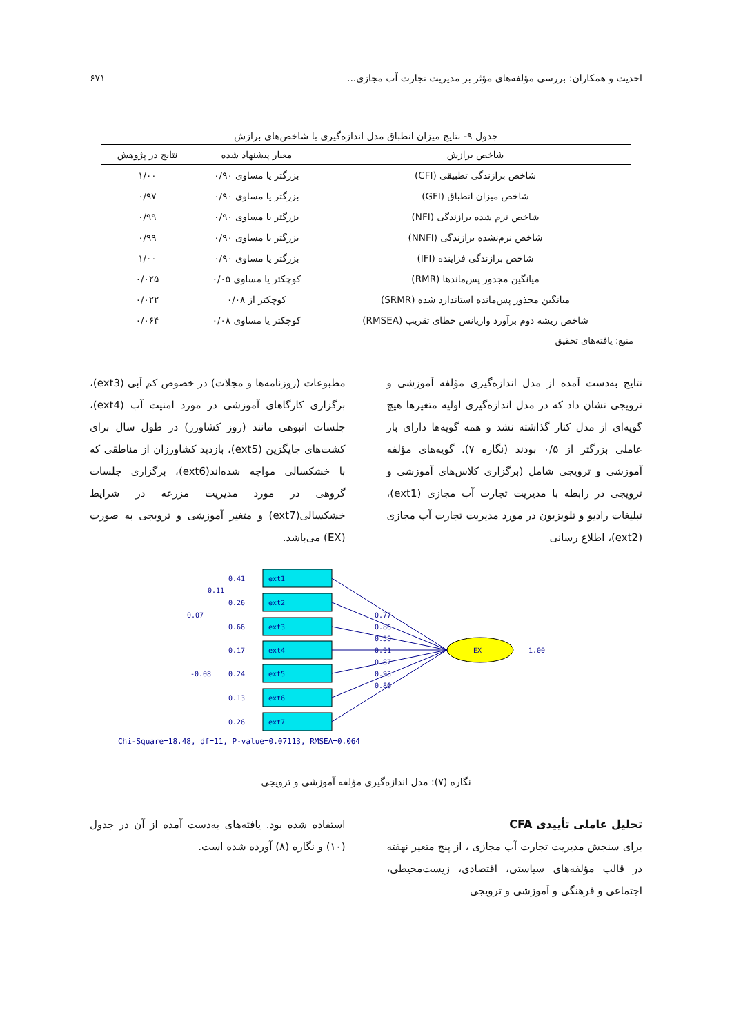احدیت و همکاران: بررسی مؤلفه‌های مؤثر بر مدیریت تجارت آب مجازی... ۶۷۱
جدول ۹- نتایج میزان انطباق مدل اندازه‌گیری با شاخص‌های برازش
| شاخص برازش | معیار پیشنهاد شده | نتایج در پژوهش |
| --- | --- | --- |
| شاخص برازندگی تطبیقی (CFI) | بزرگتر یا مساوی ۰/۹۰ | ۱/۰۰ |
| شاخص میزان انطباق (GFI) | بزرگتر یا مساوی ۰/۹۰ | ۰/۹۷ |
| شاخص نرم شده برازندگی (NFI) | بزرگتر یا مساوی ۰/۹۰ | ۰/۹۹ |
| شاخص نرم‌نشده برازندگی (NNFI) | بزرگتر یا مساوی ۰/۹۰ | ۰/۹۹ |
| شاخص برازندگی فزاینده (IFI) | بزرگتر یا مساوی ۰/۹۰ | ۱/۰۰ |
| میانگین مجذور پس‌ماندها (RMR) | کوچکتر یا مساوی ۰/۰۵ | ۰/۰۲۵ |
| میانگین مجذور پس‌مانده استاندارد شده (SRMR) | کوچکتر از ۰/۰۸ | ۰/۰۲۲ |
| شاخص ریشه دوم برآورد واریانس خطای تقریب (RMSEA) | کوچکتر یا مساوی ۰/۰۸ | ۰/۰۶۴ |
منبع: یافته‌های تحقیق
نتایج به‌دست آمده از مدل اندازه‌گیری مؤلفه آموزشی و ترویجی نشان داد که در مدل اندازه‌گیری اولیه متغیرها هیچ گویه‌ای از مدل کنار گذاشته نشد و همه گویه‌ها دارای بار عاملی بزرگتر از ۰/۵ بودند (نگاره ۷). گویه‌های مؤلفه آموزشی و ترویجی شامل (برگزاری کلاس‌های آموزشی و ترویجی در رابطه با مدیریت تجارت آب مجازی (ext1)، تبلیغات رادیو و تلویزیون در مورد مدیریت تجارت آب مجازی (ext2)، اطلاع رسانی
مطبوعات (روزنامه‌ها و مجلات) در خصوص کم آبی (ext3)، برگزاری کارگاهای آموزشی در مورد امنیت آب (ext4)، جلسات انبوهی مانند (روز کشاورز) در طول سال برای کشت‌های جایگزین (ext5)، بازدید کشاورزان از مناطقی که با خشکسالی مواجه شده‌اند(ext6)، برگزاری جلسات گروهی در مورد مدیریت مزرعه در شرایط خشکسالی(ext7) و متغیر آموزشی و ترویجی به صورت (EX) می‌باشد.
ext1
ext2
ext3
ext4
ext5
ext6
ext7
EX
1.00
0.41
0.26
0.66
0.17
0.24
0.13
0.26
0.11
0.07
-0.08
0.77
0.86
0.58
0.91
0.87
0.93
0.86
Chi-Square=18.48, df=11, P-value=0.07113, RMSEA=0.064
نگاره (۷): مدل اندازه‌گیری مؤلفه آموزشی و ترویجی
تحلیل عاملی تأییدی CFA
برای سنجش مدیریت تجارت آب مجازی ، از پنج متغیر نهفته در قالب مؤلفه‌های سیاستی، اقتصادی، زیست‌محیطی، اجتماعی و فرهنگی و آموزشی و ترویجی
استفاده شده بود. یافته‌های به‌دست آمده از آن در جدول (۱۰) و نگاره (۸) آورده شده است.